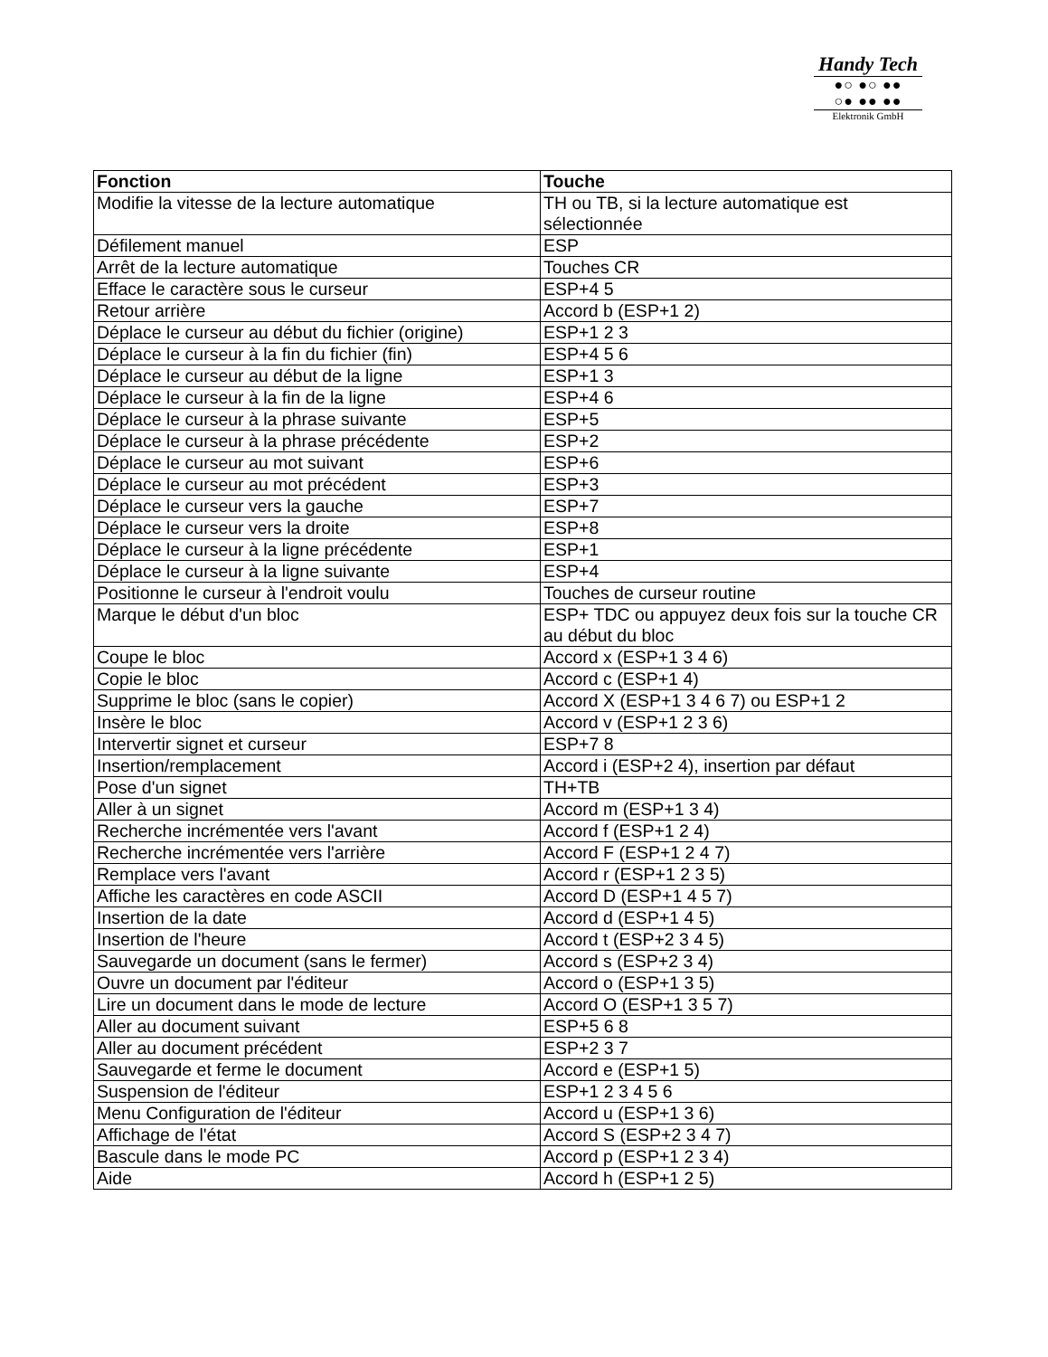Handy Tech
●○ ●○ ●●
○● ●● ●●
Elektronik GmbH
| Fonction | Touche |
| --- | --- |
| Modifie la vitesse de la lecture automatique | TH ou TB, si la lecture automatique est sélectionnée |
| Défilement manuel | ESP |
| Arrêt de la lecture automatique | Touches CR |
| Efface le caractère sous le curseur | ESP+4 5 |
| Retour arrière | Accord b (ESP+1 2) |
| Déplace le curseur au début du fichier (origine) | ESP+1 2 3 |
| Déplace le curseur à la fin du fichier (fin) | ESP+4 5 6 |
| Déplace le curseur au début de la ligne | ESP+1 3 |
| Déplace le curseur à la fin de la ligne | ESP+4 6 |
| Déplace le curseur à la phrase suivante | ESP+5 |
| Déplace le curseur à la phrase précédente | ESP+2 |
| Déplace le curseur au mot suivant | ESP+6 |
| Déplace le curseur au mot précédent | ESP+3 |
| Déplace le curseur vers la gauche | ESP+7 |
| Déplace le curseur vers la droite | ESP+8 |
| Déplace le curseur à la ligne précédente | ESP+1 |
| Déplace le curseur à la ligne suivante | ESP+4 |
| Positionne le curseur à l'endroit voulu | Touches de curseur routine |
| Marque le début d'un bloc | ESP+ TDC ou appuyez deux fois sur la touche CR au début du bloc |
| Coupe le bloc | Accord x (ESP+1 3 4 6) |
| Copie le bloc | Accord c (ESP+1 4) |
| Supprime le bloc (sans le copier) | Accord X (ESP+1 3 4 6 7) ou ESP+1 2 |
| Insère le bloc | Accord v (ESP+1 2 3 6) |
| Intervertir signet et curseur | ESP+7 8 |
| Insertion/remplacement | Accord i (ESP+2 4), insertion par défaut |
| Pose d'un signet | TH+TB |
| Aller à un signet | Accord m (ESP+1 3 4) |
| Recherche incrémentée vers l'avant | Accord f (ESP+1 2 4) |
| Recherche incrémentée vers l'arrière | Accord F (ESP+1 2 4 7) |
| Remplace vers l'avant | Accord r (ESP+1 2 3 5) |
| Affiche les caractères en code ASCII | Accord D (ESP+1 4 5 7) |
| Insertion de la date | Accord d (ESP+1 4 5) |
| Insertion de l'heure | Accord t (ESP+2 3 4 5) |
| Sauvegarde un document (sans le fermer) | Accord s (ESP+2 3 4) |
| Ouvre un document par l'éditeur | Accord o (ESP+1 3 5) |
| Lire un document dans le mode de lecture | Accord O (ESP+1 3 5 7) |
| Aller au document suivant | ESP+5 6 8 |
| Aller au document précédent | ESP+2 3 7 |
| Sauvegarde et ferme le document | Accord e (ESP+1 5) |
| Suspension de l'éditeur | ESP+1 2 3 4 5 6 |
| Menu Configuration de l'éditeur | Accord u (ESP+1 3 6) |
| Affichage de l'état | Accord S (ESP+2 3 4 7) |
| Bascule dans le mode PC | Accord p (ESP+1 2 3 4) |
| Aide | Accord h (ESP+1 2 5) |